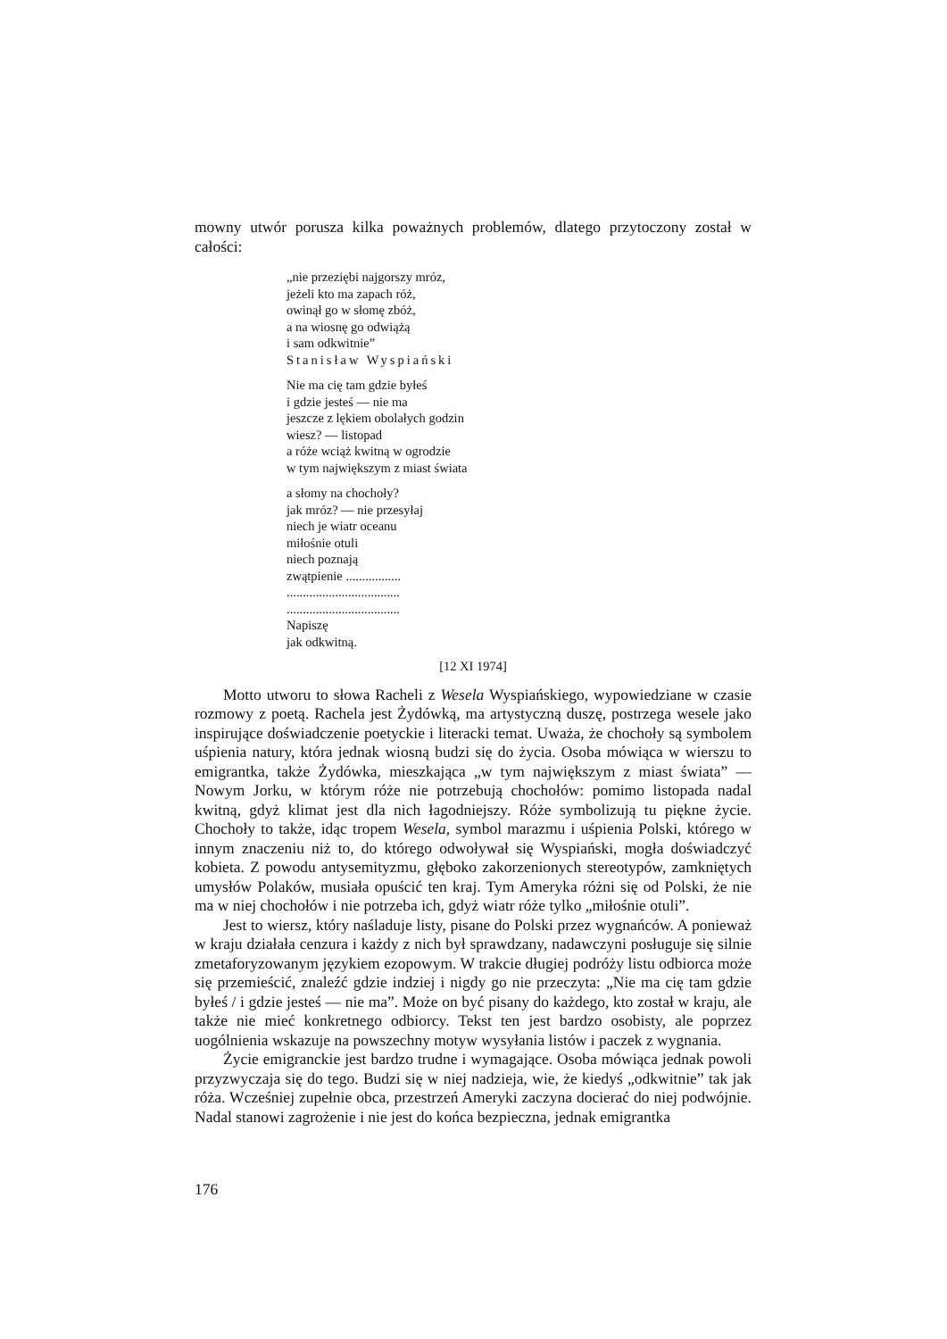mowny utwór porusza kilka poważnych problemów, dlatego przytoczony został w całości:
„nie przeziębi najgorszy mróz,
jeżeli kto ma zapach róż,
owinął go w słomę zbóż,
a na wiosnę go odwiążą
i sam odkwitnie”
Stanisław Wyspiański
Nie ma cię tam gdzie byłeś
i gdzie jesteś — nie ma
jeszcze z lękiem obolałych godzin
wiesz? — listopad
a róże wciąż kwitną w ogrodzie
w tym największym z miast świata
a słomy na chochoły?
jak mróz? — nie przesyłaj
niech je wiatr oceanu
miłośnie otuli
niech poznają
zwątpienie .................
...................................
...................................
Napiszę
jak odkwitną.
[12 XI 1974]
Motto utworu to słowa Racheli z Wesela Wyspiańskiego, wypowiedziane w czasie rozmowy z poetą. Rachela jest Żydówką, ma artystyczną duszę, postrzega wesele jako inspirujące doświadczenie poetyckie i literacki temat. Uważa, że chochoły są symbolem uśpienia natury, która jednak wiosną budzi się do życia. Osoba mówiąca w wierszu to emigrantka, także Żydówka, mieszkająca „w tym największym z miast świata” — Nowym Jorku, w którym róże nie potrzebują chochołów: pomimo listopada nadal kwitną, gdyż klimat jest dla nich łagodniejszy. Róże symbolizują tu piękne życie. Chochoły to także, idąc tropem Wesela, symbol marazmu i uśpienia Polski, którego w innym znaczeniu niż to, do którego odwoływał się Wyspiański, mogła doświadczyć kobieta. Z powodu antysemityzmu, głęboko zakorzenionych stereotypów, zamkniętych umysłów Polaków, musiała opuścić ten kraj. Tym Ameryka różni się od Polski, że nie ma w niej chochołów i nie potrzeba ich, gdyż wiatr róże tylko „miłośnie otuli”.
Jest to wiersz, który naśladuje listy, pisane do Polski przez wygnańców. A ponieważ w kraju działała cenzura i każdy z nich był sprawdzany, nadawczyni posługuje się silnie zmetaforyzowanym językiem ezopowym. W trakcie długiej podróży listu odbiorca może się przemieścić, znaleźć gdzie indziej i nigdy go nie przeczyta: „Nie ma cię tam gdzie byłeś / i gdzie jesteś — nie ma”. Może on być pisany do każdego, kto został w kraju, ale także nie mieć konkretnego odbiorcy. Tekst ten jest bardzo osobisty, ale poprzez uogólnienia wskazuje na powszechny motyw wysyłania listów i paczek z wygnania.
Życie emigranckie jest bardzo trudne i wymagające. Osoba mówiąca jednak powoli przyzwyczaja się do tego. Budzi się w niej nadzieja, wie, że kiedyś „odkwitnie” tak jak róża. Wcześniej zupełnie obca, przestrzeń Ameryki zaczyna docierać do niej podwójnie. Nadal stanowi zagrożenie i nie jest do końca bezpieczna, jednak emigrantka
176